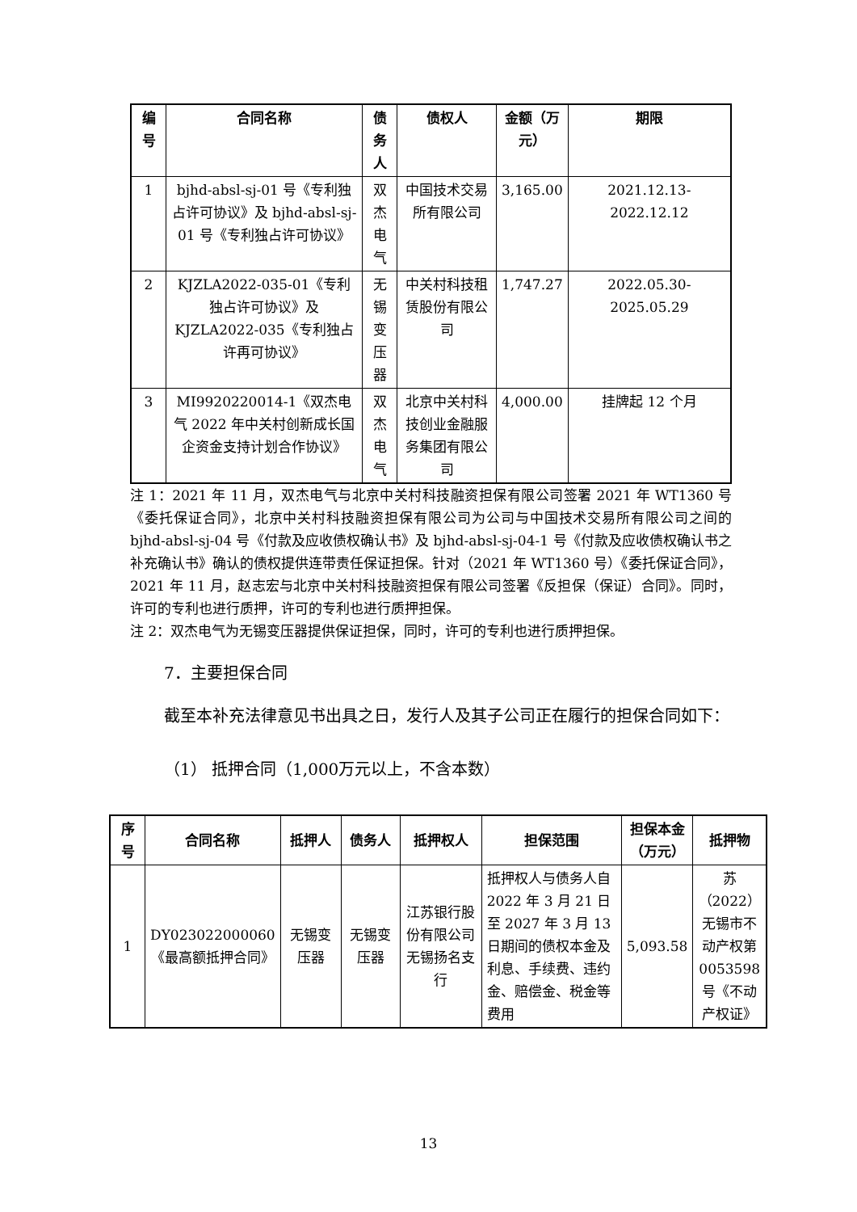| 编号 | 合同名称 | 债务人 | 债权人 | 金额（万元） | 期限 |
| --- | --- | --- | --- | --- | --- |
| 1 | bjhd-absl-sj-01 号《专利独占许可协议》及 bjhd-absl-sj-01 号《专利独占许可协议》 | 双杰电气 | 中国技术交易所有限公司 | 3,165.00 | 2021.12.13-2022.12.12 |
| 2 | KJZLA2022-035-01《专利独占许可协议》及 KJZLA2022-035《专利独占许再可协议》 | 无锡变压器 | 中关村科技租赁股份有限公司 | 1,747.27 | 2022.05.30-2025.05.29 |
| 3 | MI9920220014-1《双杰电气 2022 年中关村创新成长国企资金支持计划合作协议》 | 双杰电气 | 北京中关村科技创业金融服务集团有限公司 | 4,000.00 | 挂牌起 12 个月 |
注 1：2021 年 11 月，双杰电气与北京中关村科技融资担保有限公司签署 2021 年 WT1360 号《委托保证合同》，北京中关村科技融资担保有限公司为公司与中国技术交易所有限公司之间的 bjhd-absl-sj-04 号《付款及应收债权确认书》及 bjhd-absl-sj-04-1 号《付款及应收债权确认书之补充确认书》确认的债权提供连带责任保证担保。针对（2021 年 WT1360 号）《委托保证合同》，2021 年 11 月，赵志宏与北京中关村科技融资担保有限公司签署《反担保（保证）合同》。同时，许可的专利也进行质押，许可的专利也进行质押担保。
注 2：双杰电气为无锡变压器提供保证担保，同时，许可的专利也进行质押担保。
7．主要担保合同
截至本补充法律意见书出具之日，发行人及其子公司正在履行的担保合同如下：
（1） 抵押合同（1,000万元以上，不含本数）
| 序号 | 合同名称 | 抵押人 | 债务人 | 抵押权人 | 担保范围 | 担保本金（万元） | 抵押物 |
| --- | --- | --- | --- | --- | --- | --- | --- |
| 1 | DY023022000060《最高额抵押合同》 | 无锡变压器 | 无锡变压器 | 江苏银行股份有限公司无锡扬名支行 | 抵押权人与债务人自 2022 年 3 月 21 日至 2027 年 3 月 13 日期间的债权本金及利息、手续费、违约金、赔偿金、税金等费用 | 5,093.58 | 苏（2022）无锡市不动产权第 0053598 号《不动产权证》 |
13